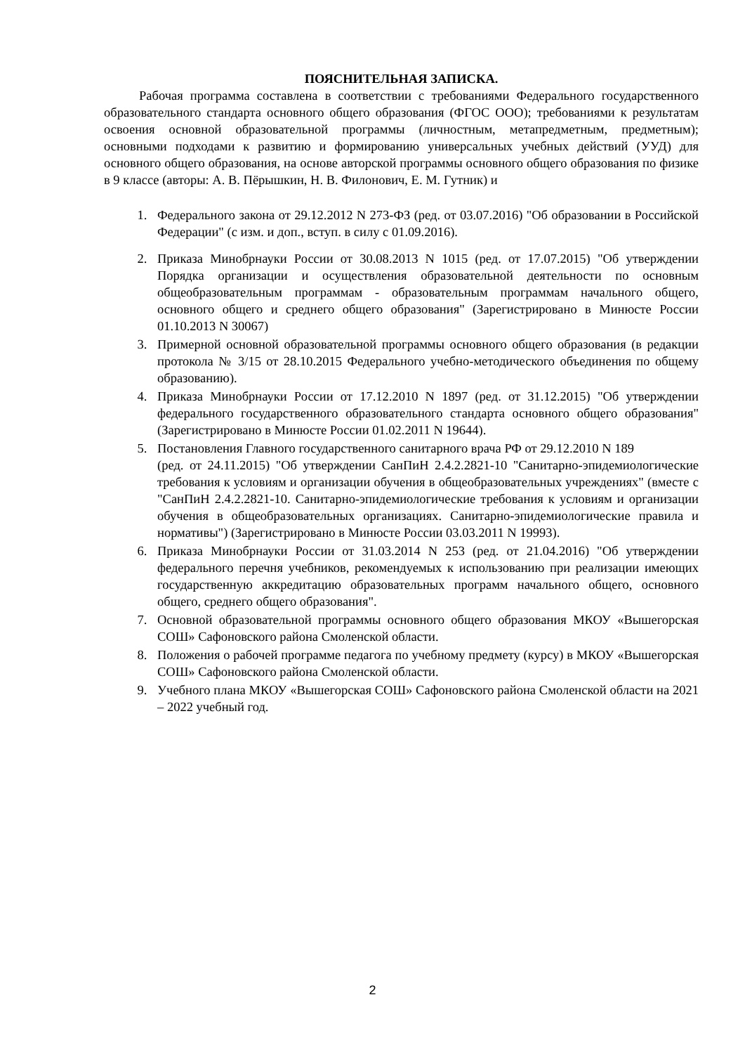ПОЯСНИТЕЛЬНАЯ ЗАПИСКА.
Рабочая программа составлена в соответствии с требованиями Федерального государственного образовательного стандарта основного общего образования (ФГОС ООО); требованиями к результатам освоения основной образовательной программы (личностным, метапредметным, предметным); основными подходами к развитию и формированию универсальных учебных действий (УУД) для основного общего образования, на основе авторской программы основного общего образования по физике в 9 классе (авторы: А. В. Пёрышкин, Н. В. Филонович, Е. М. Гутник) и
1. Федерального закона от 29.12.2012 N 273-ФЗ (ред. от 03.07.2016) "Об образовании в Российской Федерации" (с изм. и доп., вступ. в силу с 01.09.2016).
2. Приказа Минобрнауки России от 30.08.2013 N 1015 (ред. от 17.07.2015) "Об утверждении Порядка организации и осуществления образовательной деятельности по основным общеобразовательным программам - образовательным программам начального общего, основного общего и среднего общего образования" (Зарегистрировано в Минюсте России 01.10.2013 N 30067)
3. Примерной основной образовательной программы основного общего образования (в редакции протокола № 3/15 от 28.10.2015 Федерального учебно-методического объединения по общему образованию).
4. Приказа Минобрнауки России от 17.12.2010 N 1897 (ред. от 31.12.2015) "Об утверждении федерального государственного образовательного стандарта основного общего образования" (Зарегистрировано в Минюсте России 01.02.2011 N 19644).
5. Постановления Главного государственного санитарного врача РФ от 29.12.2010 N 189
(ред. от 24.11.2015) "Об утверждении СанПиН 2.4.2.2821-10 "Санитарно-эпидемиологические требования к условиям и организации обучения в общеобразовательных учреждениях" (вместе с "СанПиН 2.4.2.2821-10. Санитарно-эпидемиологические требования к условиям и организации обучения в общеобразовательных организациях. Санитарно-эпидемиологические правила и нормативы") (Зарегистрировано в Минюсте России 03.03.2011 N 19993).
6. Приказа Минобрнауки России от 31.03.2014 N 253 (ред. от 21.04.2016) "Об утверждении федерального перечня учебников, рекомендуемых к использованию при реализации имеющих государственную аккредитацию образовательных программ начального общего, основного общего, среднего общего образования".
7. Основной образовательной программы основного общего образования МКОУ «Вышегорская СОШ» Сафоновского района Смоленской области.
8. Положения о рабочей программе педагога по учебному предмету (курсу) в МКОУ «Вышегорская СОШ» Сафоновского района Смоленской области.
9. Учебного плана МКОУ «Вышегорская СОШ» Сафоновского района Смоленской области на 2021 – 2022 учебный год.
2